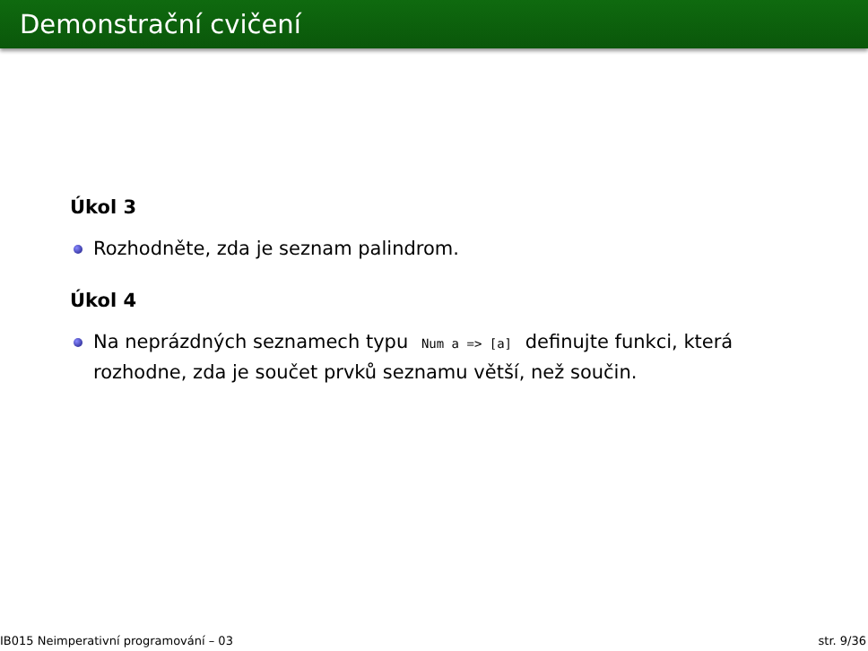Demonstrační cvičení
Úkol 3
Rozhodněte, zda je seznam palindrom.
Úkol 4
Na neprázdných seznamech typu Num a => [a] definujte funkci, která rozhodne, zda je součet prvků seznamu větší, než součin.
IB015 Neimperativní programování – 03 str. 9/36